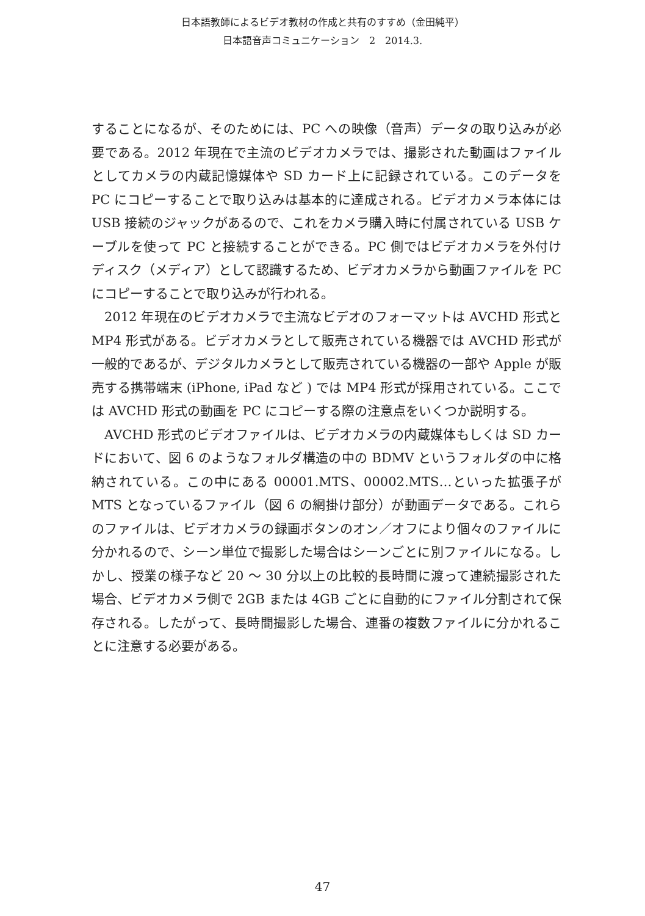日本語教師によるビデオ教材の作成と共有のすすめ（金田純平）
日本語音声コミュニケーション　2　2014.3.
することになるが、そのためには、PC への映像（音声）データの取り込みが必要である。2012 年現在で主流のビデオカメラでは、撮影された動画はファイルとしてカメラの内蔵記憶媒体や SD カード上に記録されている。このデータを PC にコピーすることで取り込みは基本的に達成される。ビデオカメラ本体には USB 接続のジャックがあるので、これをカメラ購入時に付属されている USB ケーブルを使って PC と接続することができる。PC 側ではビデオカメラを外付けディスク（メディア）として認識するため、ビデオカメラから動画ファイルを PC にコピーすることで取り込みが行われる。
2012 年現在のビデオカメラで主流なビデオのフォーマットは AVCHD 形式と MP4 形式がある。ビデオカメラとして販売されている機器では AVCHD 形式が一般的であるが、デジタルカメラとして販売されている機器の一部や Apple が販売する携帯端末 (iPhone, iPad など ) では MP4 形式が採用されている。ここでは AVCHD 形式の動画を PC にコピーする際の注意点をいくつか説明する。
AVCHD 形式のビデオファイルは、ビデオカメラの内蔵媒体もしくは SD カードにおいて、図 6 のようなフォルダ構造の中の BDMV というフォルダの中に格納されている。この中にある 00001.MTS、00002.MTS…といった拡張子が MTS となっているファイル（図 6 の網掛け部分）が動画データである。これらのファイルは、ビデオカメラの録画ボタンのオン／オフにより個々のファイルに分かれるので、シーン単位で撮影した場合はシーンごとに別ファイルになる。しかし、授業の様子など 20 〜 30 分以上の比較的長時間に渡って連続撮影された場合、ビデオカメラ側で 2GB または 4GB ごとに自動的にファイル分割されて保存される。したがって、長時間撮影した場合、連番の複数ファイルに分かれることに注意する必要がある。
47